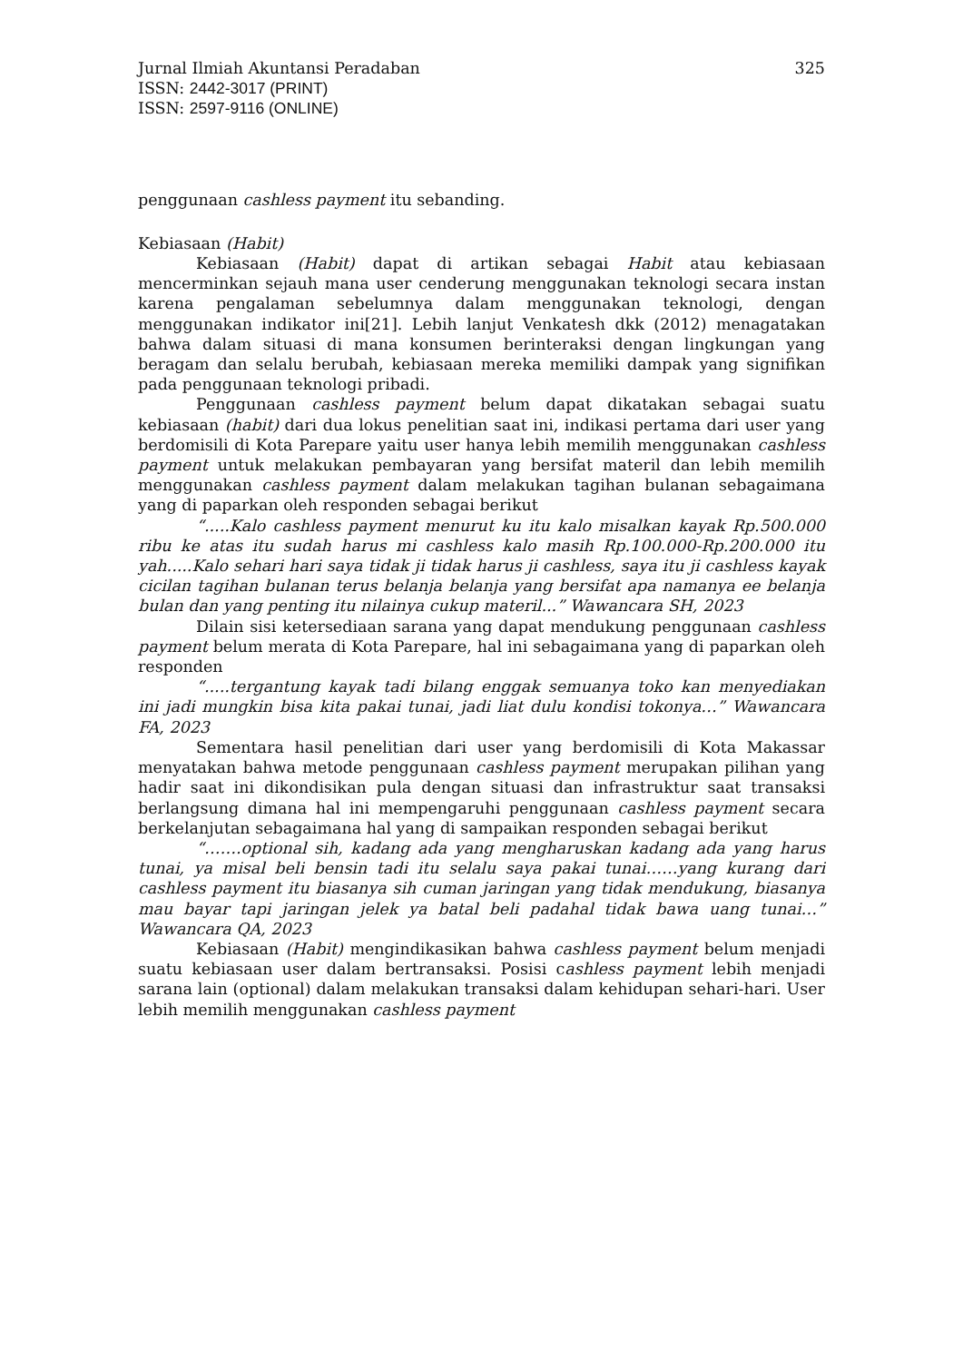Jurnal Ilmiah Akuntansi Peradaban 325
ISSN: 2442-3017 (PRINT)
ISSN: 2597-9116 (ONLINE)
penggunaan cashless payment itu sebanding.
Kebiasaan (Habit)
Kebiasaan (Habit) dapat di artikan sebagai Habit atau kebiasaan mencerminkan sejauh mana user cenderung menggunakan teknologi secara instan karena pengalaman sebelumnya dalam menggunakan teknologi, dengan menggunakan indikator ini[21]. Lebih lanjut Venkatesh dkk (2012) menagatakan bahwa dalam situasi di mana konsumen berinteraksi dengan lingkungan yang beragam dan selalu berubah, kebiasaan mereka memiliki dampak yang signifikan pada penggunaan teknologi pribadi.
Penggunaan cashless payment belum dapat dikatakan sebagai suatu kebiasaan (habit) dari dua lokus penelitian saat ini, indikasi pertama dari user yang berdomisili di Kota Parepare yaitu user hanya lebih memilih menggunakan cashless payment untuk melakukan pembayaran yang bersifat materil dan lebih memilih menggunakan cashless payment dalam melakukan tagihan bulanan sebagaimana yang di paparkan oleh responden sebagai berikut
“.....Kalo cashless payment menurut ku itu kalo misalkan kayak Rp.500.000 ribu ke atas itu sudah harus mi cashless kalo masih Rp.100.000-Rp.200.000 itu yah.....Kalo sehari hari saya tidak ji tidak harus ji cashless, saya itu ji cashless kayak cicilan tagihan bulanan terus belanja belanja yang bersifat apa namanya ee belanja bulan dan yang penting itu nilainya cukup materil...” Wawancara SH, 2023
Dilain sisi ketersediaan sarana yang dapat mendukung penggunaan cashless payment belum merata di Kota Parepare, hal ini sebagaimana yang di paparkan oleh responden
“.....tergantung kayak tadi bilang enggak semuanya toko kan menyediakan ini jadi mungkin bisa kita pakai tunai, jadi liat dulu kondisi tokonya…” Wawancara FA, 2023
Sementara hasil penelitian dari user yang berdomisili di Kota Makassar menyatakan bahwa metode penggunaan cashless payment merupakan pilihan yang hadir saat ini dikondisikan pula dengan situasi dan infrastruktur saat transaksi berlangsung dimana hal ini mempengaruhi penggunaan cashless payment secara berkelanjutan sebagaimana hal yang di sampaikan responden sebagai berikut
“…….optional sih, kadang ada yang mengharuskan kadang ada yang harus tunai, ya misal beli bensin tadi itu selalu saya pakai tunai……yang kurang dari cashless payment itu biasanya sih cuman jaringan yang tidak mendukung, biasanya mau bayar tapi jaringan jelek ya batal beli padahal tidak bawa uang tunai…” Wawancara QA, 2023
Kebiasaan (Habit) mengindikasikan bahwa cashless payment belum menjadi suatu kebiasaan user dalam bertransaksi. Posisi cashless payment lebih menjadi sarana lain (optional) dalam melakukan transaksi dalam kehidupan sehari-hari. User lebih memilih menggunakan cashless payment